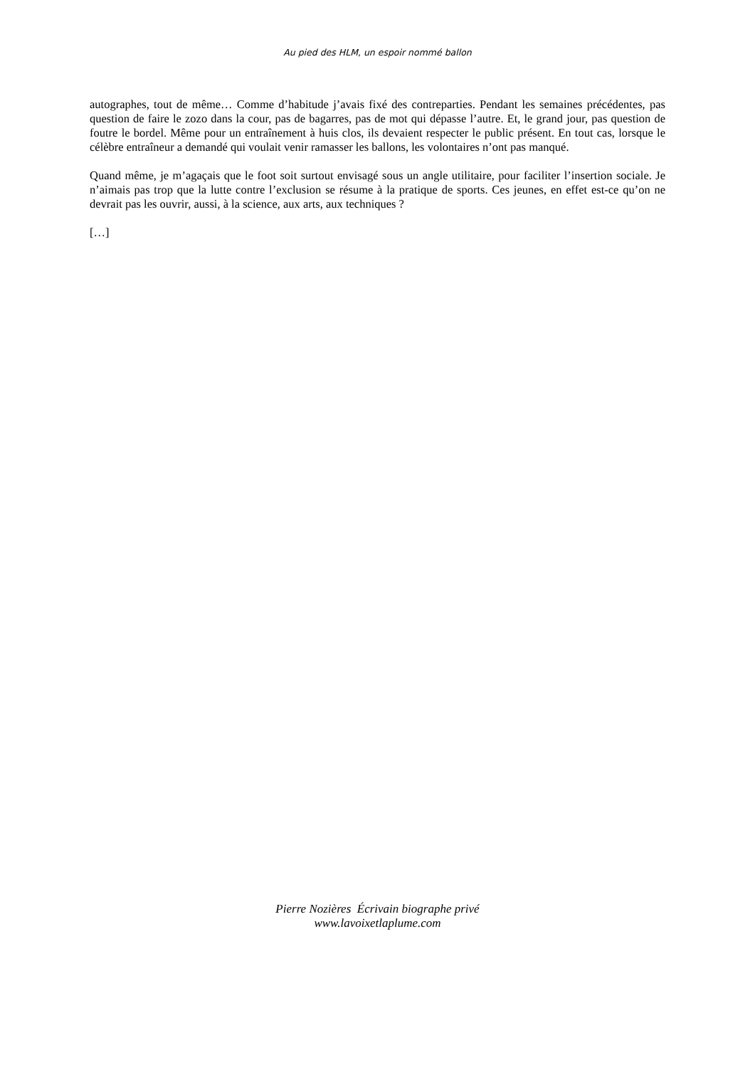Au pied des HLM, un espoir nommé ballon
autographes, tout de même… Comme d’habitude j’avais fixé des contreparties. Pendant les semaines précédentes, pas question de faire le zozo dans la cour, pas de bagarres, pas de mot qui dépasse l’autre. Et, le grand jour, pas question de foutre le bordel. Même pour un entraînement à huis clos, ils devaient respecter le public présent. En tout cas, lorsque le célèbre entraîneur a demandé qui voulait venir ramasser les ballons, les volontaires n’ont pas manqué.
Quand même, je m’agaçais que le foot soit surtout envisagé sous un angle utilitaire, pour faciliter l’insertion sociale. Je n’aimais pas trop que la lutte contre l’exclusion se résume à la pratique de sports. Ces jeunes, en effet est-ce qu’on ne devrait pas les ouvrir, aussi, à la science, aux arts, aux techniques ?
[…]
Pierre Nozières Écrivain biographe privé
www.lavoixetlaplume.com